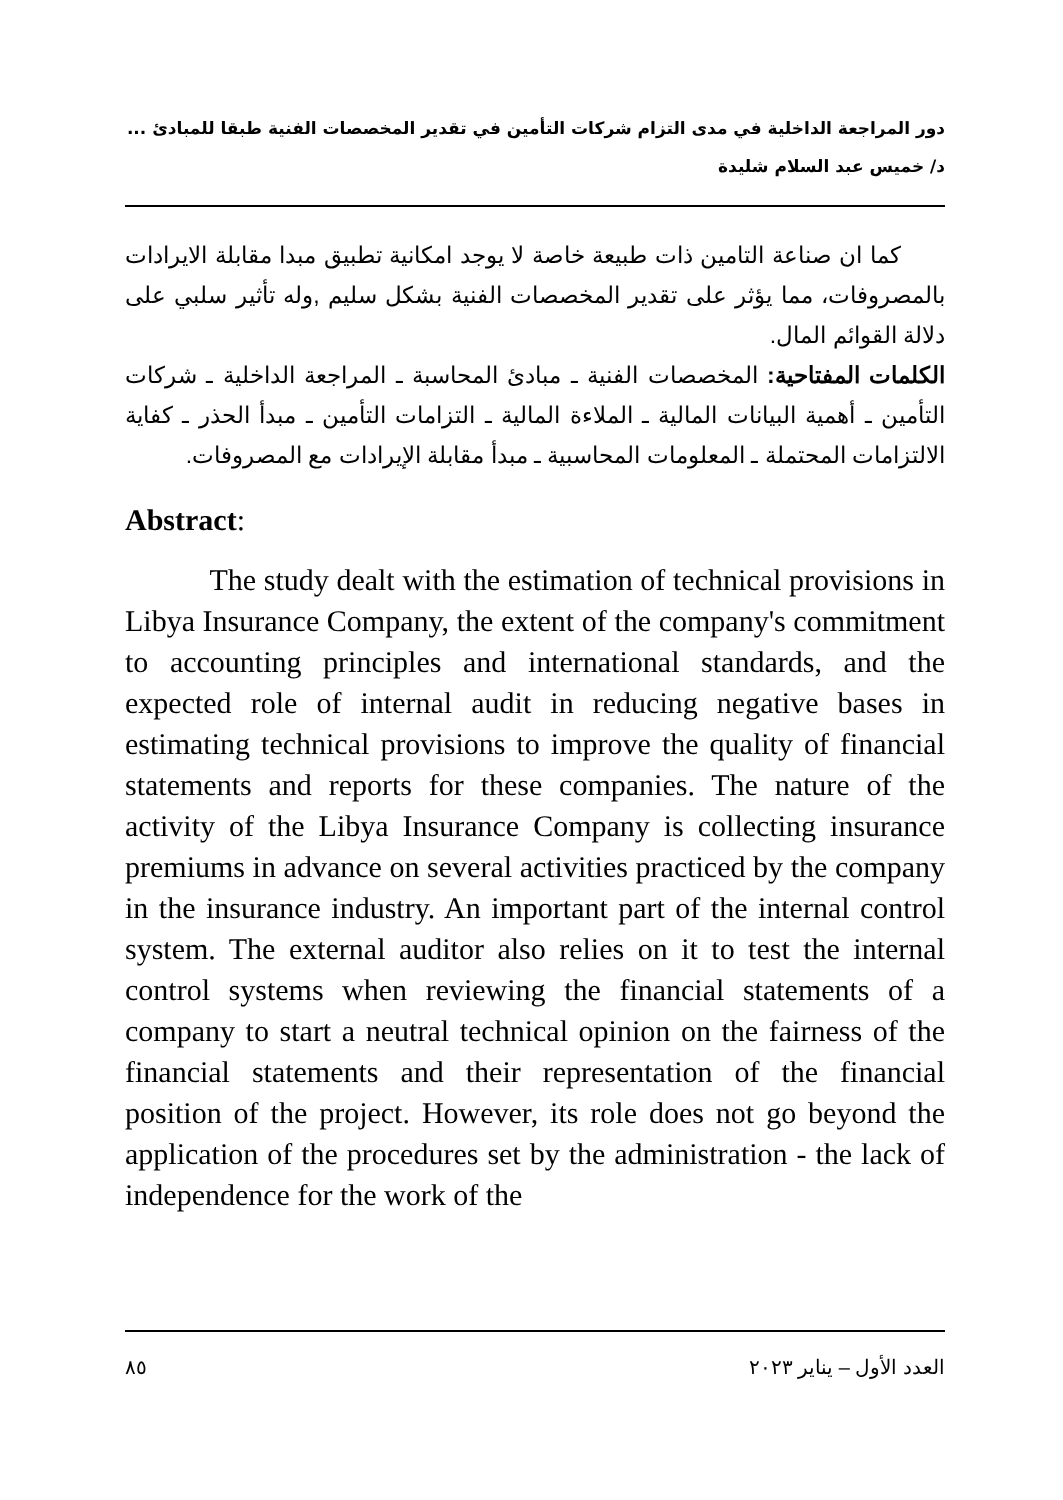دور المراجعة الداخلية في مدى التزام شركات التأمين في تقدير المخصصات الفنية طبقا للمبادئ ...
د/ خميس عبد السلام شليدة
كما ان صناعة التامين ذات طبيعة خاصة لا يوجد امكانية تطبيق مبدا مقابلة الايرادات بالمصروفات، مما يؤثر على تقدير المخصصات الفنية بشكل سليم ,وله تأثير سلبي على دلالة القوائم المال.
الكلمات المفتاحية: المخصصات الفنية ـ مبادئ المحاسبة ـ المراجعة الداخلية ـ شركات التأمين ـ أهمية البيانات المالية ـ الملاءة المالية ـ التزامات التأمين ـ مبدأ الحذر ـ كفاية الالتزامات المحتملة ـ المعلومات المحاسبية ـ مبدأ مقابلة الإيرادات مع المصروفات.
Abstract:
The study dealt with the estimation of technical provisions in Libya Insurance Company, the extent of the company's commitment to accounting principles and international standards, and the expected role of internal audit in reducing negative bases in estimating technical provisions to improve the quality of financial statements and reports for these companies. The nature of the activity of the Libya Insurance Company is collecting insurance premiums in advance on several activities practiced by the company in the insurance industry. An important part of the internal control system. The external auditor also relies on it to test the internal control systems when reviewing the financial statements of a company to start a neutral technical opinion on the fairness of the financial statements and their representation of the financial position of the project. However, its role does not go beyond the application of the procedures set by the administration - the lack of independence for the work of the
٨٥ العدد الأول – يناير ٢٠٢٣